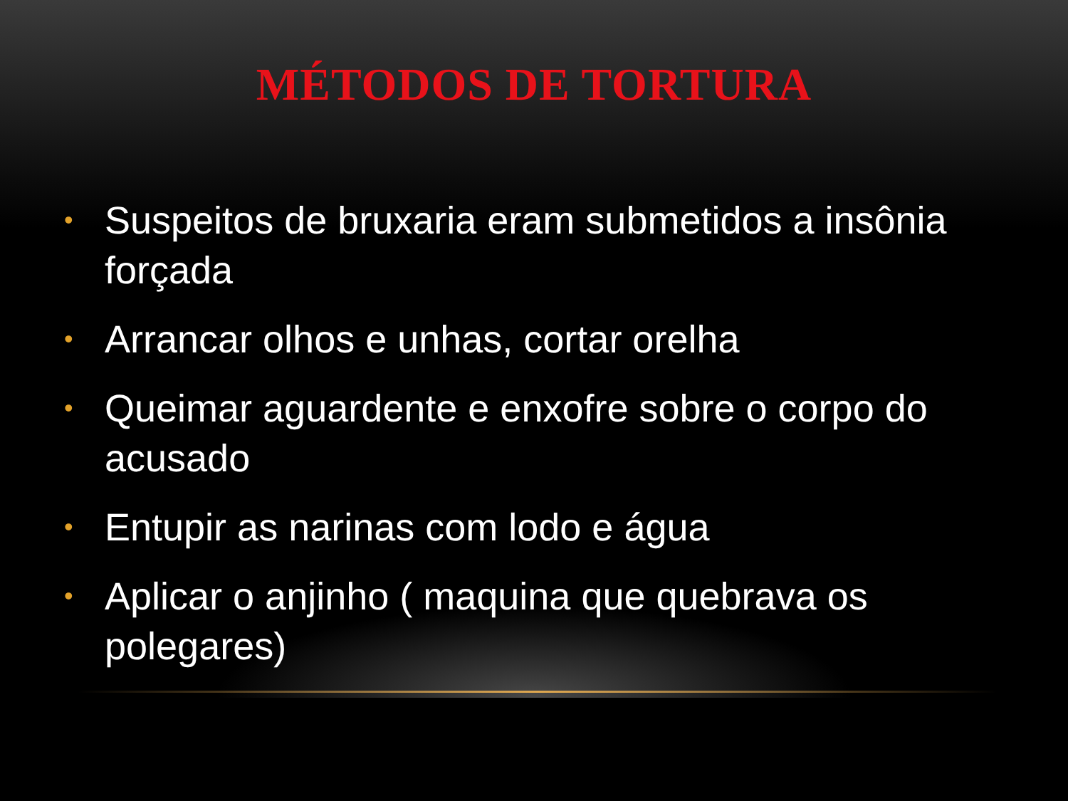MÉTODOS DE TORTURA
• Suspeitos de bruxaria eram submetidos a insônia forçada
• Arrancar olhos e unhas, cortar orelha
• Queimar aguardente e enxofre sobre o corpo do acusado
• Entupir as narinas com lodo e água
• Aplicar o anjinho ( maquina que quebrava os polegares)